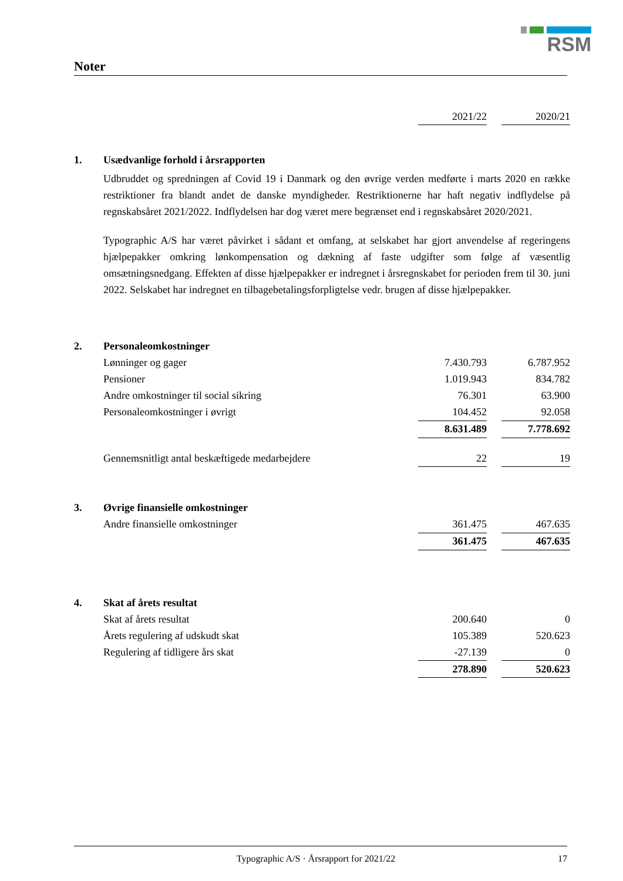RSM
Noter
| | | 2021/22 | | 2020/21 |
| 1. | Usædvanlige forhold i årsrapporten | | | |
| | Udbruddet og spredningen af Covid 19 i Danmark og den øvrige verden medførte i marts 2020 en række restriktioner fra blandt andet de danske myndigheder. Restriktionerne har haft negativ indflydelse på regnskabsåret 2021/2022. Indflydelsen har dog været mere begrænset end i regnskabsåret 2020/2021. Typographic A/S har været påvirket i sådant et omfang, at selskabet har gjort anvendelse af regeringens hjælpepakker omkring lønkompensation og dækning af faste udgifter som følge af væsentlig omsætningsnedgang. Effekten af disse hjælpepakker er indregnet i årsregnskabet for perioden frem til 30. juni 2022. Selskabet har indregnet en tilbagebetalingsforpligtelse vedr. brugen af disse hjælpepakker. | | | |
| 2. | Personaleomkostninger | | | |
| | Lønninger og gager | 7.430.793 | | 6.787.952 |
| | Pensioner | 1.019.943 | | 834.782 |
| | Andre omkostninger til social sikring | 76.301 | | 63.900 |
| | Personaleomkostninger i øvrigt | 104.452 | | 92.058 |
| | | 8.631.489 | | 7.778.692 |
| | Gennemsnitligt antal beskæftigede medarbejdere | 22 | | 19 |
| 3. | Øvrige finansielle omkostninger | | | |
| | Andre finansielle omkostninger | 361.475 | | 467.635 |
| | | 361.475 | | 467.635 |
| 4. | Skat af årets resultat | | | |
| | Skat af årets resultat | 200.640 | | 0 |
| | Årets regulering af udskudt skat | 105.389 | | 520.623 |
| | Regulering af tidligere års skat | -27.139 | | 0 |
| | | 278.890 | | 520.623 |
Typographic A/S · Årsrapport for 2021/22 17